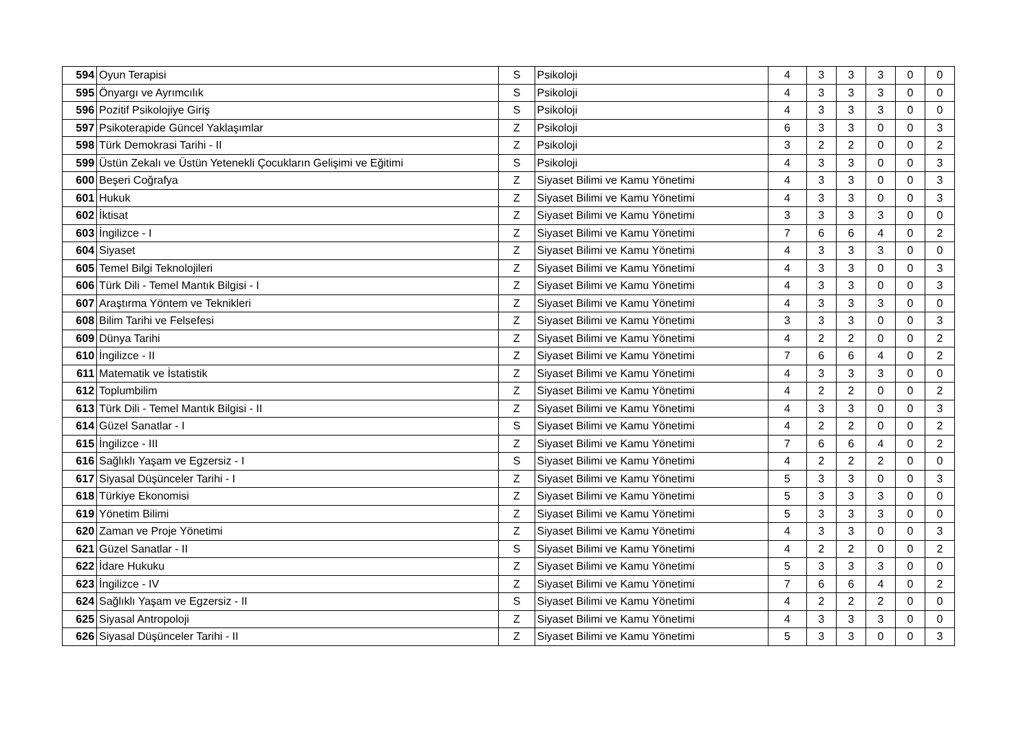| 594 | Oyun Terapisi | S | Psikoloji | 4 | 3 | 3 | 3 | 0 | 0 |
| 595 | Önyargı ve Ayrımcılık | S | Psikoloji | 4 | 3 | 3 | 3 | 0 | 0 |
| 596 | Pozitif Psikolojiye Giriş | S | Psikoloji | 4 | 3 | 3 | 3 | 0 | 0 |
| 597 | Psikoterapide Güncel Yaklaşımlar | Z | Psikoloji | 6 | 3 | 3 | 0 | 0 | 3 |
| 598 | Türk Demokrasi Tarihi - II | Z | Psikoloji | 3 | 2 | 2 | 0 | 0 | 2 |
| 599 | Üstün Zekalı ve Üstün Yetenekli Çocukların Gelişimi ve Eğitimi | S | Psikoloji | 4 | 3 | 3 | 0 | 0 | 3 |
| 600 | Beşeri Coğrafya | Z | Siyaset Bilimi ve Kamu Yönetimi | 4 | 3 | 3 | 0 | 0 | 3 |
| 601 | Hukuk | Z | Siyaset Bilimi ve Kamu Yönetimi | 4 | 3 | 3 | 0 | 0 | 3 |
| 602 | İktisat | Z | Siyaset Bilimi ve Kamu Yönetimi | 3 | 3 | 3 | 3 | 0 | 0 |
| 603 | İngilizce - I | Z | Siyaset Bilimi ve Kamu Yönetimi | 7 | 6 | 6 | 4 | 0 | 2 |
| 604 | Siyaset | Z | Siyaset Bilimi ve Kamu Yönetimi | 4 | 3 | 3 | 3 | 0 | 0 |
| 605 | Temel Bilgi Teknolojileri | Z | Siyaset Bilimi ve Kamu Yönetimi | 4 | 3 | 3 | 0 | 0 | 3 |
| 606 | Türk Dili - Temel Mantık Bilgisi - I | Z | Siyaset Bilimi ve Kamu Yönetimi | 4 | 3 | 3 | 0 | 0 | 3 |
| 607 | Araştırma Yöntem ve Teknikleri | Z | Siyaset Bilimi ve Kamu Yönetimi | 4 | 3 | 3 | 3 | 0 | 0 |
| 608 | Bilim Tarihi ve Felsefesi | Z | Siyaset Bilimi ve Kamu Yönetimi | 3 | 3 | 3 | 0 | 0 | 3 |
| 609 | Dünya Tarihi | Z | Siyaset Bilimi ve Kamu Yönetimi | 4 | 2 | 2 | 0 | 0 | 2 |
| 610 | İngilizce - II | Z | Siyaset Bilimi ve Kamu Yönetimi | 7 | 6 | 6 | 4 | 0 | 2 |
| 611 | Matematik ve İstatistik | Z | Siyaset Bilimi ve Kamu Yönetimi | 4 | 3 | 3 | 3 | 0 | 0 |
| 612 | Toplumbilim | Z | Siyaset Bilimi ve Kamu Yönetimi | 4 | 2 | 2 | 0 | 0 | 2 |
| 613 | Türk Dili - Temel Mantık Bilgisi - II | Z | Siyaset Bilimi ve Kamu Yönetimi | 4 | 3 | 3 | 0 | 0 | 3 |
| 614 | Güzel Sanatlar - I | S | Siyaset Bilimi ve Kamu Yönetimi | 4 | 2 | 2 | 0 | 0 | 2 |
| 615 | İngilizce - III | Z | Siyaset Bilimi ve Kamu Yönetimi | 7 | 6 | 6 | 4 | 0 | 2 |
| 616 | Sağlıklı Yaşam ve Egzersiz - I | S | Siyaset Bilimi ve Kamu Yönetimi | 4 | 2 | 2 | 2 | 0 | 0 |
| 617 | Siyasal Düşünceler Tarihi - I | Z | Siyaset Bilimi ve Kamu Yönetimi | 5 | 3 | 3 | 0 | 0 | 3 |
| 618 | Türkiye Ekonomisi | Z | Siyaset Bilimi ve Kamu Yönetimi | 5 | 3 | 3 | 3 | 0 | 0 |
| 619 | Yönetim Bilimi | Z | Siyaset Bilimi ve Kamu Yönetimi | 5 | 3 | 3 | 3 | 0 | 0 |
| 620 | Zaman ve Proje Yönetimi | Z | Siyaset Bilimi ve Kamu Yönetimi | 4 | 3 | 3 | 0 | 0 | 3 |
| 621 | Güzel Sanatlar - II | S | Siyaset Bilimi ve Kamu Yönetimi | 4 | 2 | 2 | 0 | 0 | 2 |
| 622 | İdare Hukuku | Z | Siyaset Bilimi ve Kamu Yönetimi | 5 | 3 | 3 | 3 | 0 | 0 |
| 623 | İngilizce - IV | Z | Siyaset Bilimi ve Kamu Yönetimi | 7 | 6 | 6 | 4 | 0 | 2 |
| 624 | Sağlıklı Yaşam ve Egzersiz - II | S | Siyaset Bilimi ve Kamu Yönetimi | 4 | 2 | 2 | 2 | 0 | 0 |
| 625 | Siyasal Antropoloji | Z | Siyaset Bilimi ve Kamu Yönetimi | 4 | 3 | 3 | 3 | 0 | 0 |
| 626 | Siyasal Düşünceler Tarihi - II | Z | Siyaset Bilimi ve Kamu Yönetimi | 5 | 3 | 3 | 0 | 0 | 3 |